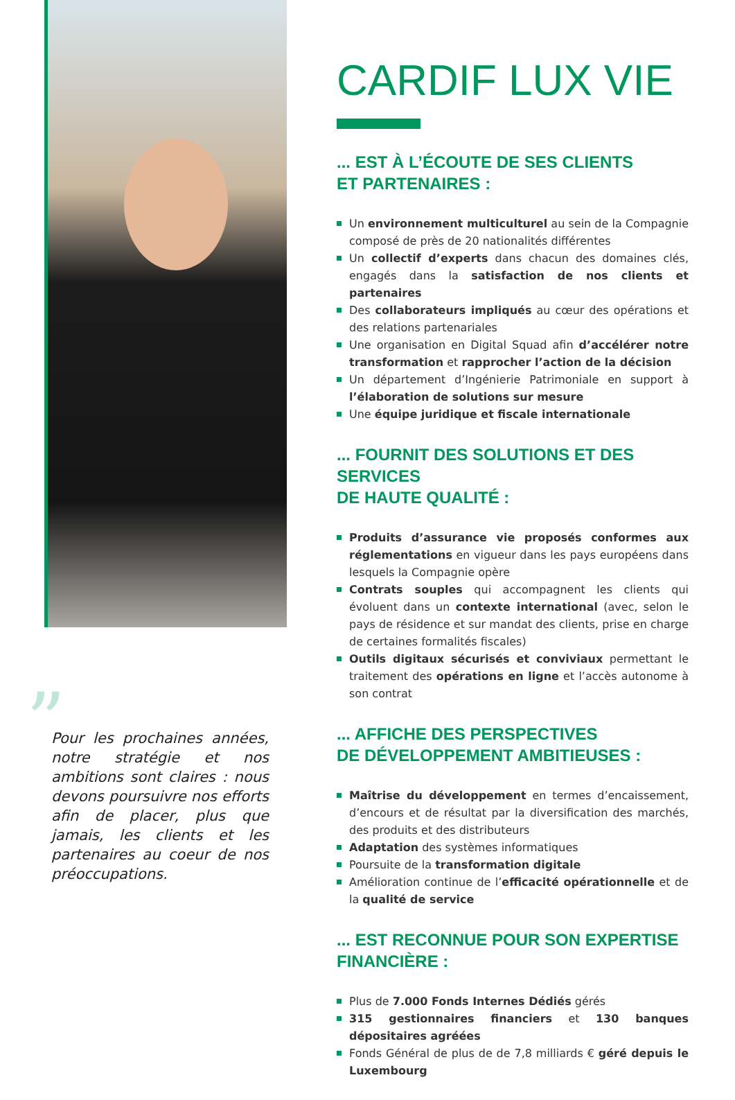”
Pour les prochaines années, notre stratégie et nos ambitions sont claires : nous devons poursuivre nos efforts afin de placer, plus que jamais, les clients et les partenaires au coeur de nos préoccupations.
CARDIF LUX VIE
... EST À L’ÉCOUTE DE SES CLIENTS
ET PARTENAIRES :
Un environnement multiculturel au sein de la Compagnie composé de près de 20 nationalités différentes
Un collectif d’experts dans chacun des domaines clés, engagés dans la satisfaction de nos clients et partenaires
Des collaborateurs impliqués au cœur des opérations et des relations partenariales
Une organisation en Digital Squad afin d’accélérer notre transformation et rapprocher l’action de la décision
Un département d’Ingénierie Patrimoniale en support à l’élaboration de solutions sur mesure
Une équipe juridique et fiscale internationale
... FOURNIT DES SOLUTIONS ET DES SERVICES
DE HAUTE QUALITÉ :
Produits d’assurance vie proposés conformes aux réglementations en vigueur dans les pays européens dans lesquels la Compagnie opère
Contrats souples qui accompagnent les clients qui évoluent dans un contexte international (avec, selon le pays de résidence et sur mandat des clients, prise en charge de certaines formalités fiscales)
Outils digitaux sécurisés et conviviaux permettant le traitement des opérations en ligne et l’accès autonome à son contrat
... AFFICHE DES PERSPECTIVES
DE DÉVELOPPEMENT AMBITIEUSES :
Maîtrise du développement en termes d’encaissement, d’encours et de résultat par la diversification des marchés, des produits et des distributeurs
Adaptation des systèmes informatiques
Poursuite de la transformation digitale
Amélioration continue de l’efficacité opérationnelle et de la qualité de service
... EST RECONNUE POUR SON EXPERTISE
FINANCIÈRE :
Plus de 7.000 Fonds Internes Dédiés gérés
315 gestionnaires financiers et 130 banques dépositaires agréées
Fonds Général de plus de de 7,8 milliards € géré depuis le Luxembourg